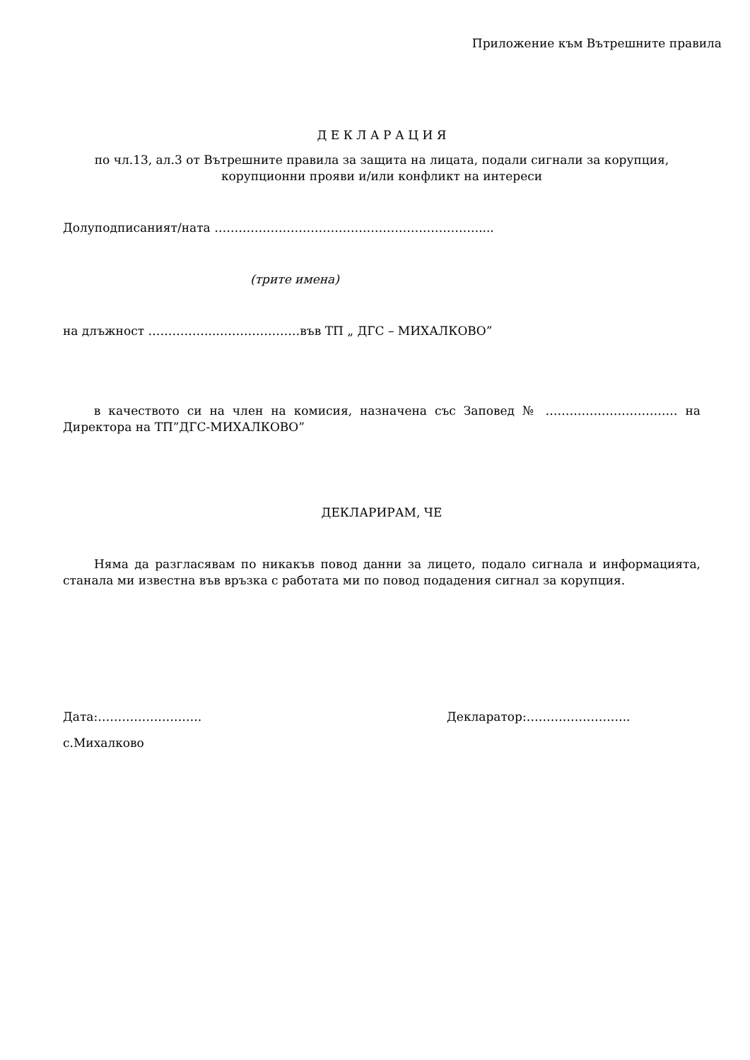Приложение към Вътрешните правила
Д Е К Л А Р А Ц И Я
по чл.13, ал.3 от Вътрешните правила за защита на лицата, подали сигнали за корупция, корупционни прояви и/или конфликт на интереси
Долуподписаният/ната …………………………………………………………....
(трите имена)
на длъжност ……………..…………………във ТП „ ДГС – МИХАЛКОВО”
в качеството си на член на комисия, назначена със Заповед № …………………………… на Директора на ТП”ДГС-МИХАЛКОВО”
ДЕКЛАРИРАМ, ЧЕ
Няма да разгласявам по никакъв повод данни за лицето, подало сигнала и информацията, станала ми известна във връзка с работата ми по повод подадения сигнал за корупция.
Дата:…………………….. Декларатор:……………………..
с.Михалково